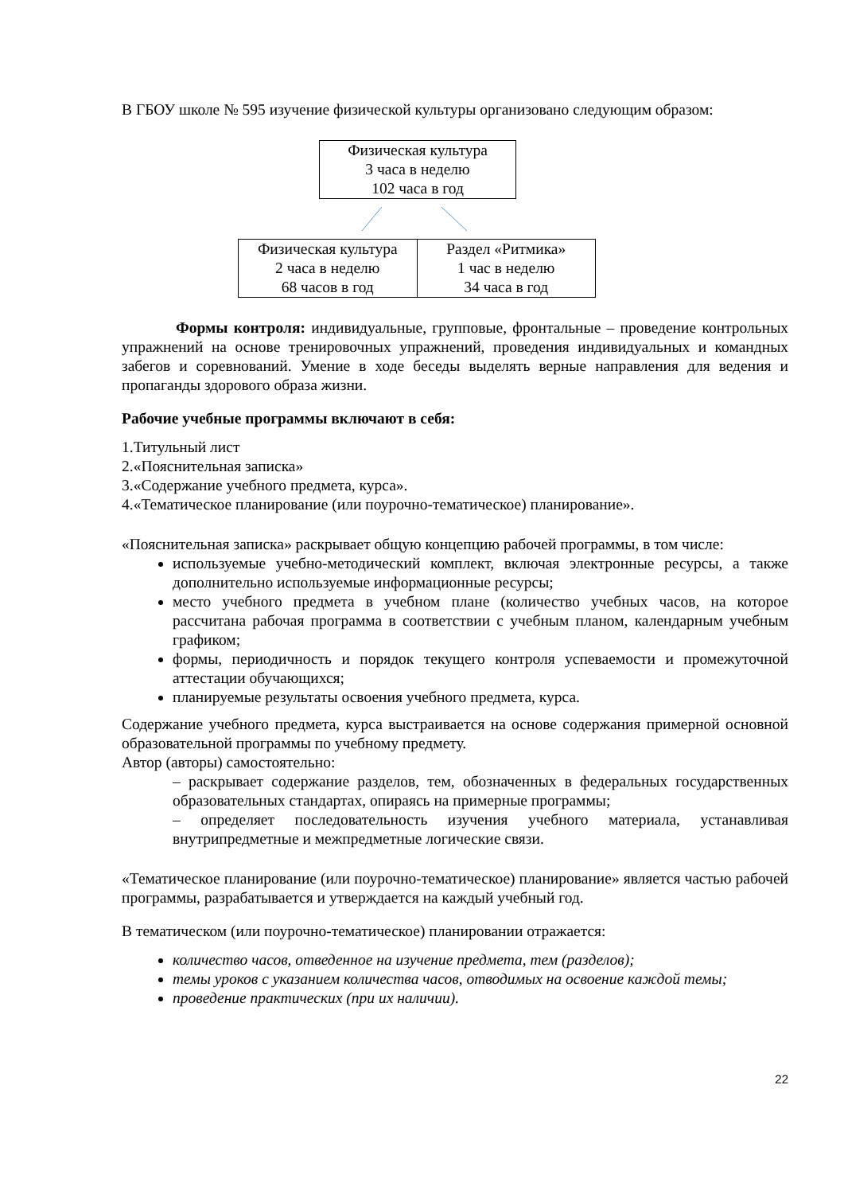В ГБОУ школе № 595 изучение физической культуры организовано следующим образом:
Физическая культура
3 часа в неделю
102 часа в год
Физическая культура
2 часа в неделю
68 часов в год
Раздел «Ритмика»
1 час в неделю
34 часа в год
Формы контроля: индивидуальные, групповые, фронтальные – проведение контрольных упражнений на основе тренировочных упражнений, проведения индивидуальных и командных забегов и соревнований. Умение в ходе беседы выделять верные направления для ведения и пропаганды здорового образа жизни.
Рабочие учебные программы включают в себя:
1.Титульный лист
2.«Пояснительная записка»
3.«Содержание учебного предмета, курса».
4.«Тематическое планирование (или поурочно-тематическое) планирование».
«Пояснительная записка» раскрывает общую концепцию рабочей программы, в том числе:
используемые учебно-методический комплект, включая электронные ресурсы, а также дополнительно используемые информационные ресурсы;
место учебного предмета в учебном плане (количество учебных часов, на которое рассчитана рабочая программа в соответствии с учебным планом, календарным учебным графиком;
формы, периодичность и порядок текущего контроля успеваемости и промежуточной аттестации обучающихся;
планируемые результаты освоения учебного предмета, курса.
Содержание учебного предмета, курса выстраивается на основе содержания примерной основной образовательной программы по учебному предмету.
Автор (авторы) самостоятельно:
– раскрывает содержание разделов, тем, обозначенных в федеральных государственных образовательных стандартах, опираясь на примерные программы;
– определяет последовательность изучения учебного материала, устанавливая внутрипредметные и межпредметные логические связи.
«Тематическое планирование (или поурочно-тематическое) планирование» является частью рабочей программы, разрабатывается и утверждается на каждый учебный год.
В тематическом (или поурочно-тематическое) планировании отражается:
количество часов, отведенное на изучение предмета, тем (разделов);
темы уроков с указанием количества часов, отводимых на освоение каждой темы;
проведение практических (при их наличии).
22